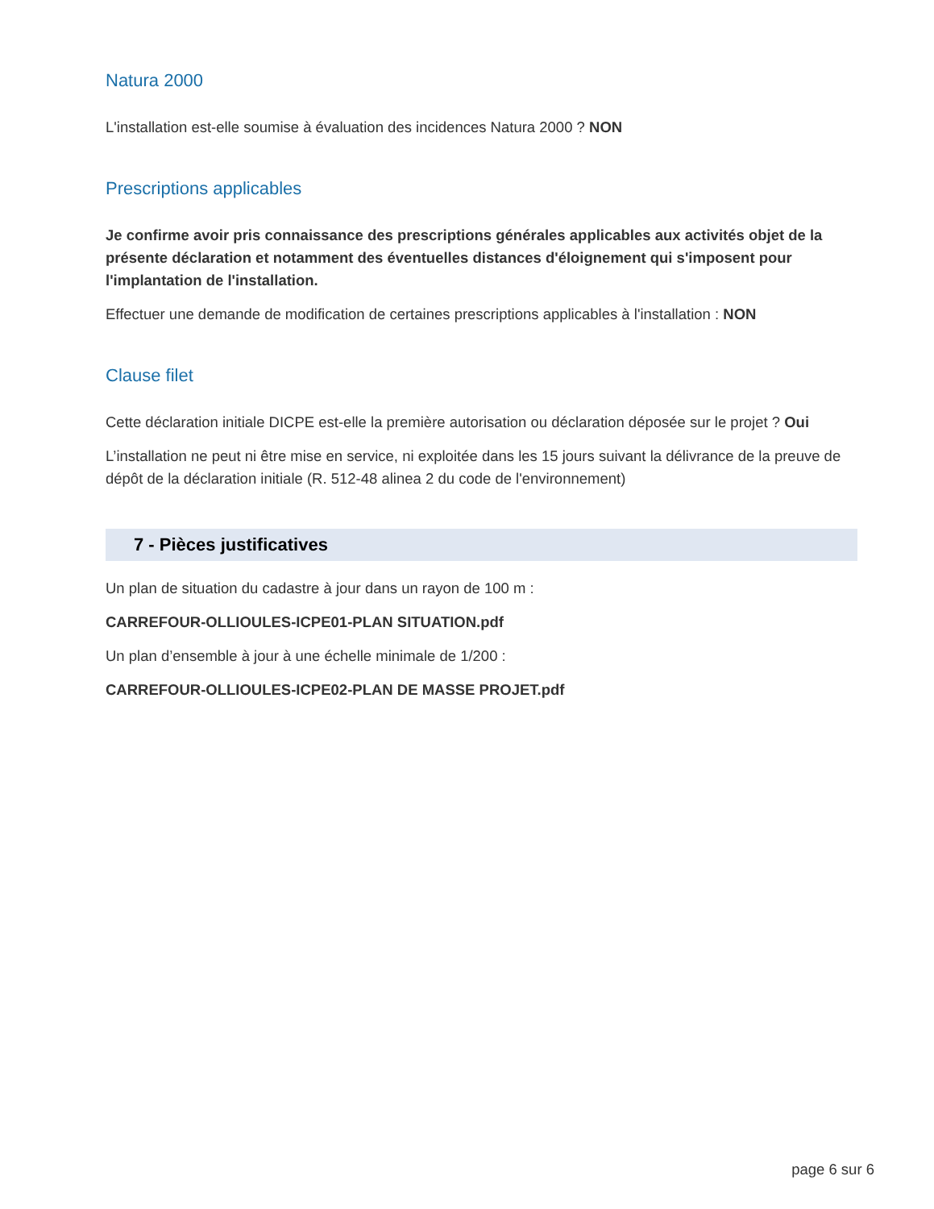Natura 2000
L'installation est-elle soumise à évaluation des incidences Natura 2000 ? NON
Prescriptions applicables
Je confirme avoir pris connaissance des prescriptions générales applicables aux activités objet de la présente déclaration et notamment des éventuelles distances d'éloignement qui s'imposent pour l'implantation de l'installation.
Effectuer une demande de modification de certaines prescriptions applicables à l'installation : NON
Clause filet
Cette déclaration initiale DICPE est-elle la première autorisation ou déclaration déposée sur le projet ? Oui
L’installation ne peut ni être mise en service, ni exploitée dans les 15 jours suivant la délivrance de la preuve de dépôt de la déclaration initiale (R. 512-48 alinea 2 du code de l'environnement)
7 - Pièces justificatives
Un plan de situation du cadastre à jour dans un rayon de 100 m :
CARREFOUR-OLLIOULES-ICPE01-PLAN SITUATION.pdf
Un plan d’ensemble à jour à une échelle minimale de 1/200 :
CARREFOUR-OLLIOULES-ICPE02-PLAN DE MASSE PROJET.pdf
page 6 sur 6